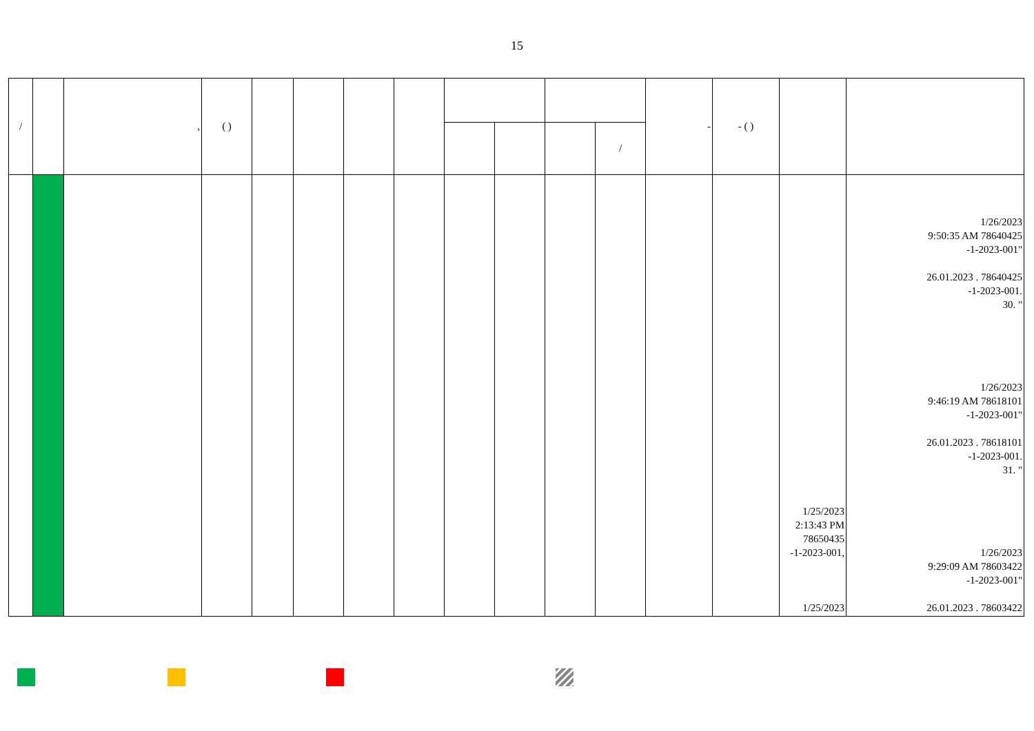15
| / | | , | ( ) | | | | | | | | | - | - ( ) | | |
| --- | --- | --- | --- | --- | --- | --- | --- | --- | --- | --- | --- | --- | --- | --- | --- |
| | | | | | | | | | | | / | | | | |
| | | | | | | | | | | | | | | 1/25/2023 2:13:43 PM 78650435 -1-2023-001, 1/25/2023 | 1/26/2023 9:50:35 AM 78640425 -1-2023-001" 26.01.2023 . 78640425 -1-2023-001. 30. " 1/26/2023 9:46:19 AM 78618101 -1-2023-001" 26.01.2023 . 78618101 -1-2023-001. 31. " 1/26/2023 9:29:09 AM 78603422 -1-2023-001" 26.01.2023 . 78603422 |